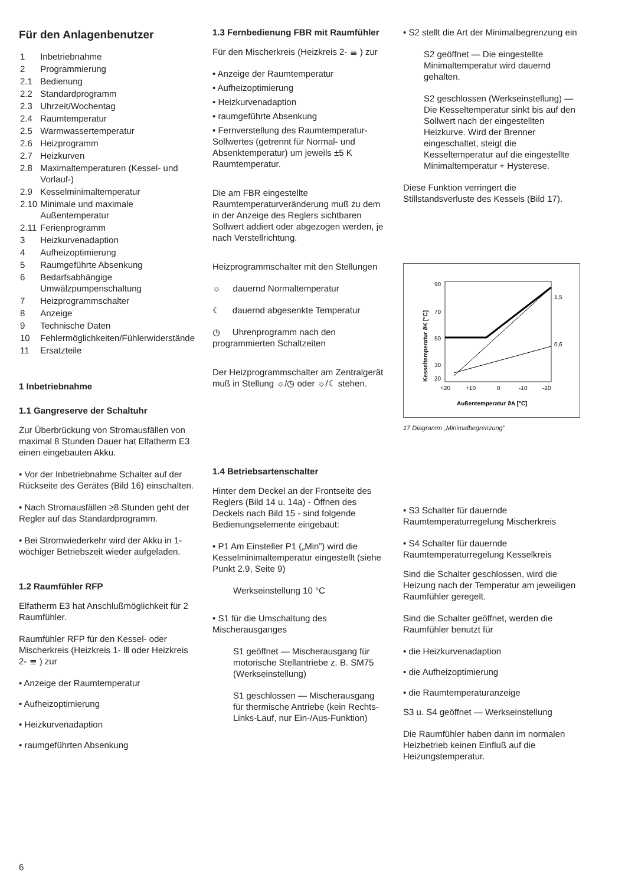Für den Anlagenbenutzer
| 1 | Inbetriebnahme |
| 2 | Programmierung |
| 2.1 | Bedienung |
| 2.2 | Standardprogramm |
| 2.3 | Uhrzeit/Wochentag |
| 2.4 | Raumtemperatur |
| 2.5 | Warmwassertemperatur |
| 2.6 | Heizprogramm |
| 2.7 | Heizkurven |
| 2.8 | Maximaltemperaturen (Kessel- und Vorlauf-) |
| 2.9 | Kesselminimaltemperatur |
| 2.10 | Minimale und maximale Außentemperatur |
| 2.11 | Ferienprogramm |
| 3 | Heizkurvenadaption |
| 4 | Aufheizoptimierung |
| 5 | Raumgeführte Absenkung |
| 6 | Bedarfsabhängige Umwälzpumpenschaltung |
| 7 | Heizprogrammschalter |
| 8 | Anzeige |
| 9 | Technische Daten |
| 10 | Fehlermöglichkeiten/Fühlerwiderstände |
| 11 | Ersatzteile |
1 Inbetriebnahme
1.1 Gangreserve der Schaltuhr
Zur Überbrückung von Stromausfällen von maximal 8 Stunden Dauer hat Elfatherm E3 einen eingebauten Akku.
• Vor der Inbetriebnahme Schalter auf der Rückseite des Gerätes (Bild 16) einschalten.
• Nach Stromausfällen ≥8 Stunden geht der Regler auf das Standardprogramm.
• Bei Stromwiederkehr wird der Akku in 1-wöchiger Betriebszeit wieder aufgeladen.
1.2 Raumfühler RFP
Elfatherm E3 hat Anschlußmöglichkeit für 2 Raumfühler.
Raumfühler RFP für den Kessel- oder Mischerkreis (Heizkreis 1- Ⅲ oder Heizkreis 2- ≣ ) zur
• Anzeige der Raumtemperatur
• Aufheizoptimierung
• Heizkurvenadaption
• raumgeführten Absenkung
1.3 Fernbedienung FBR mit Raumfühler
Für den Mischerkreis (Heizkreis 2- ≣ ) zur
• Anzeige der Raumtemperatur
• Aufheizoptimierung
• Heizkurvenadaption
• raumgeführte Absenkung
• Fernverstellung des Raumtemperatur-Sollwertes (getrennt für Normal- und Absenktemperatur) um jeweils ±5 K Raumtemperatur.
Die am FBR eingestellte Raumtemperaturveränderung muß zu dem in der Anzeige des Reglers sichtbaren Sollwert addiert oder abgezogen werden, je nach Verstellrichtung.
Heizprogrammschalter mit den Stellungen
☼ dauernd Normaltemperatur
☾ dauernd abgesenkte Temperatur
◷ Uhrenprogramm nach den programmierten Schaltzeiten
Der Heizprogrammschalter am Zentralgerät muß in Stellung ☼/◷ oder ☼/☾ stehen.
1.4 Betriebsartenschalter
Hinter dem Deckel an der Frontseite des Reglers (Bild 14 u. 14a) - Öffnen des Deckels nach Bild 15 - sind folgende Bedienungselemente eingebaut:
• P1 Am Einsteller P1 („Min”) wird die Kesselminimaltemperatur eingestellt (siehe Punkt 2.9, Seite 9)
Werkseinstellung 10 °C
• S1 für die Umschaltung des Mischerausganges
S1 geöffnet — Mischerausgang für motorische Stellantriebe z. B. SM75 (Werkseinstellung)
S1 geschlossen — Mischerausgang für thermische Antriebe (kein Rechts-Links-Lauf, nur Ein-/Aus-Funktion)
• S2 stellt die Art der Minimalbegrenzung ein
S2 geöffnet — Die eingestellte Minimaltemperatur wird dauernd gehalten.
S2 geschlossen (Werkseinstellung) — Die Kesseltemperatur sinkt bis auf den Sollwert nach der eingestellten Heizkurve. Wird der Brenner eingeschaltet, steigt die Kesseltemperatur auf die eingestellte Minimaltemperatur + Hysterese.
Diese Funktion verringert die Stillstandsverluste des Kessels (Bild 17).
90
70
50
30
20
+20
+10
0
-10
-20
1,5
0,6
Außentemperatur ϑA [°C]
Kesseltemperatur ϑK [°C]
17 Diagramm „Minimalbegrenzung”
• S3 Schalter für dauernde Raumtemperaturregelung Mischerkreis
• S4 Schalter für dauernde Raumtemperaturregelung Kesselkreis
Sind die Schalter geschlossen, wird die Heizung nach der Temperatur am jeweiligen Raumfühler geregelt.
Sind die Schalter geöffnet, werden die Raumfühler benutzt für
• die Heizkurvenadaption
• die Aufheizoptimierung
• die Raumtemperaturanzeige
S3 u. S4 geöffnet — Werkseinstellung
Die Raumfühler haben dann im normalen Heizbetrieb keinen Einfluß auf die Heizungstemperatur.
6